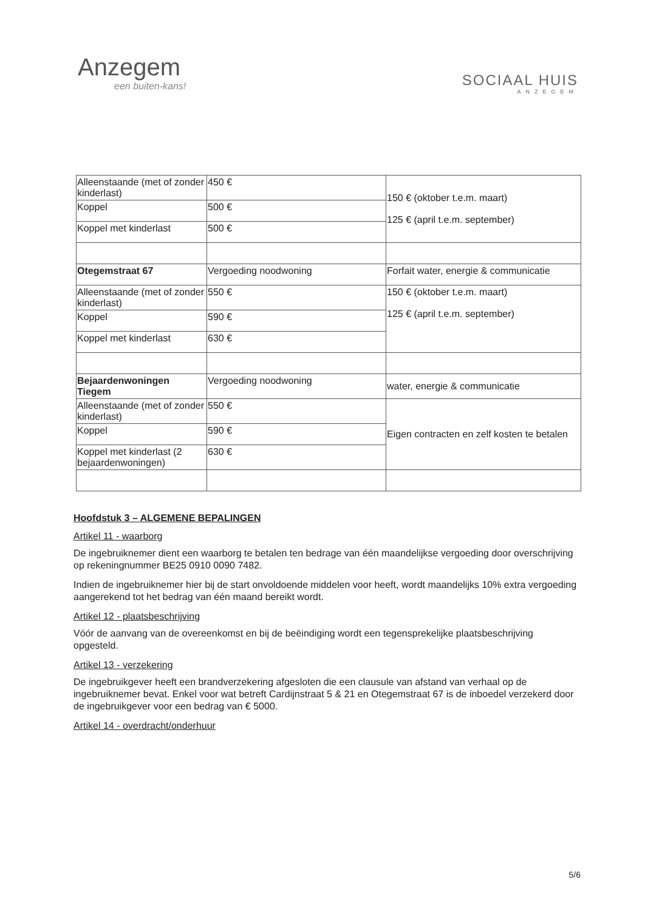Anzegem
een buiten-kans!
SOCIAAL HUIS
ANZEGEM
| Alleenstaande (met of zonder kinderlast) | 450 € | 150 € (oktober t.e.m. maart) 125 € (april t.e.m. september) |
| Koppel | 500 € | |
| Koppel met kinderlast | 500 € | |
| Otegemstraat 67 | Vergoeding noodwoning | Forfait water, energie & communicatie |
| Alleenstaande (met of zonder kinderlast) | 550 € | 150 € (oktober t.e.m. maart) 125 € (april t.e.m. september) |
| Koppel | 590 € | |
| Koppel met kinderlast | 630 € | |
| Bejaardenwoningen Tiegem | Vergoeding noodwoning | water, energie & communicatie |
| Alleenstaande (met of zonder kinderlast) | 550 € | Eigen contracten en zelf kosten te betalen |
| Koppel | 590 € | |
| Koppel met kinderlast (2 bejaardenwoningen) | 630 € | |
Hoofdstuk 3 – ALGEMENE BEPALINGEN
Artikel 11 - waarborg
De ingebruiknemer dient een waarborg te betalen ten bedrage van één maandelijkse vergoeding door overschrijving op rekeningnummer BE25 0910 0090 7482.
Indien de ingebruiknemer hier bij de start onvoldoende middelen voor heeft, wordt maandelijks 10% extra vergoeding aangerekend tot het bedrag van één maand bereikt wordt.
Artikel 12 - plaatsbeschrijving
Vóór de aanvang van de overeenkomst en bij de beëindiging wordt een tegensprekelijke plaatsbeschrijving opgesteld.
Artikel 13 - verzekering
De ingebruikgever heeft een brandverzekering afgesloten die een clausule van afstand van verhaal op de ingebruiknemer bevat. Enkel voor wat betreft Cardijnstraat 5 & 21 en Otegemstraat 67 is de inboedel verzekerd door de ingebruikgever voor een bedrag van € 5000.
Artikel 14 - overdracht/onderhuur
5/6